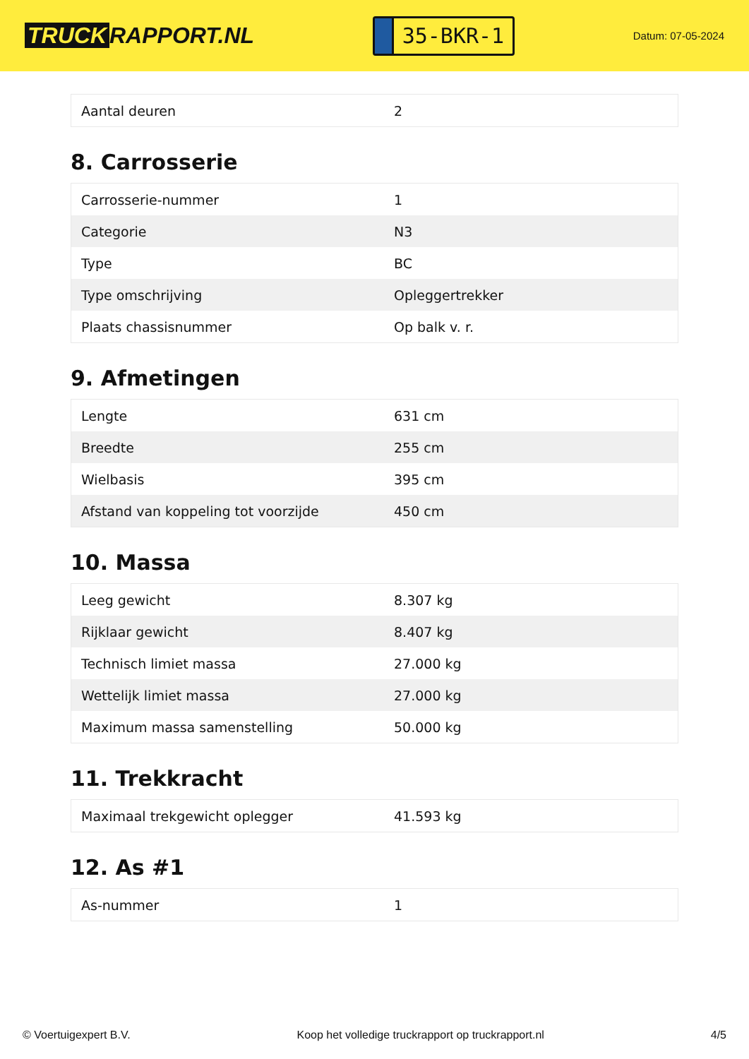TRUCK RAPPORT.NL
35-BKR-1
Datum: 07-05-2024
| Aantal deuren | 2 |
8. Carrosserie
| Carrosserie-nummer | 1 |
| Categorie | N3 |
| Type | BC |
| Type omschrijving | Opleggertrekker |
| Plaats chassisnummer | Op balk v. r. |
9. Afmetingen
| Lengte | 631 cm |
| Breedte | 255 cm |
| Wielbasis | 395 cm |
| Afstand van koppeling tot voorzijde | 450 cm |
10. Massa
| Leeg gewicht | 8.307 kg |
| Rijklaar gewicht | 8.407 kg |
| Technisch limiet massa | 27.000 kg |
| Wettelijk limiet massa | 27.000 kg |
| Maximum massa samenstelling | 50.000 kg |
11. Trekkracht
| Maximaal trekgewicht oplegger | 41.593 kg |
12. As #1
| As-nummer | 1 |
© Voertuigexpert B.V. Koop het volledige truckrapport op truckrapport.nl 4/5